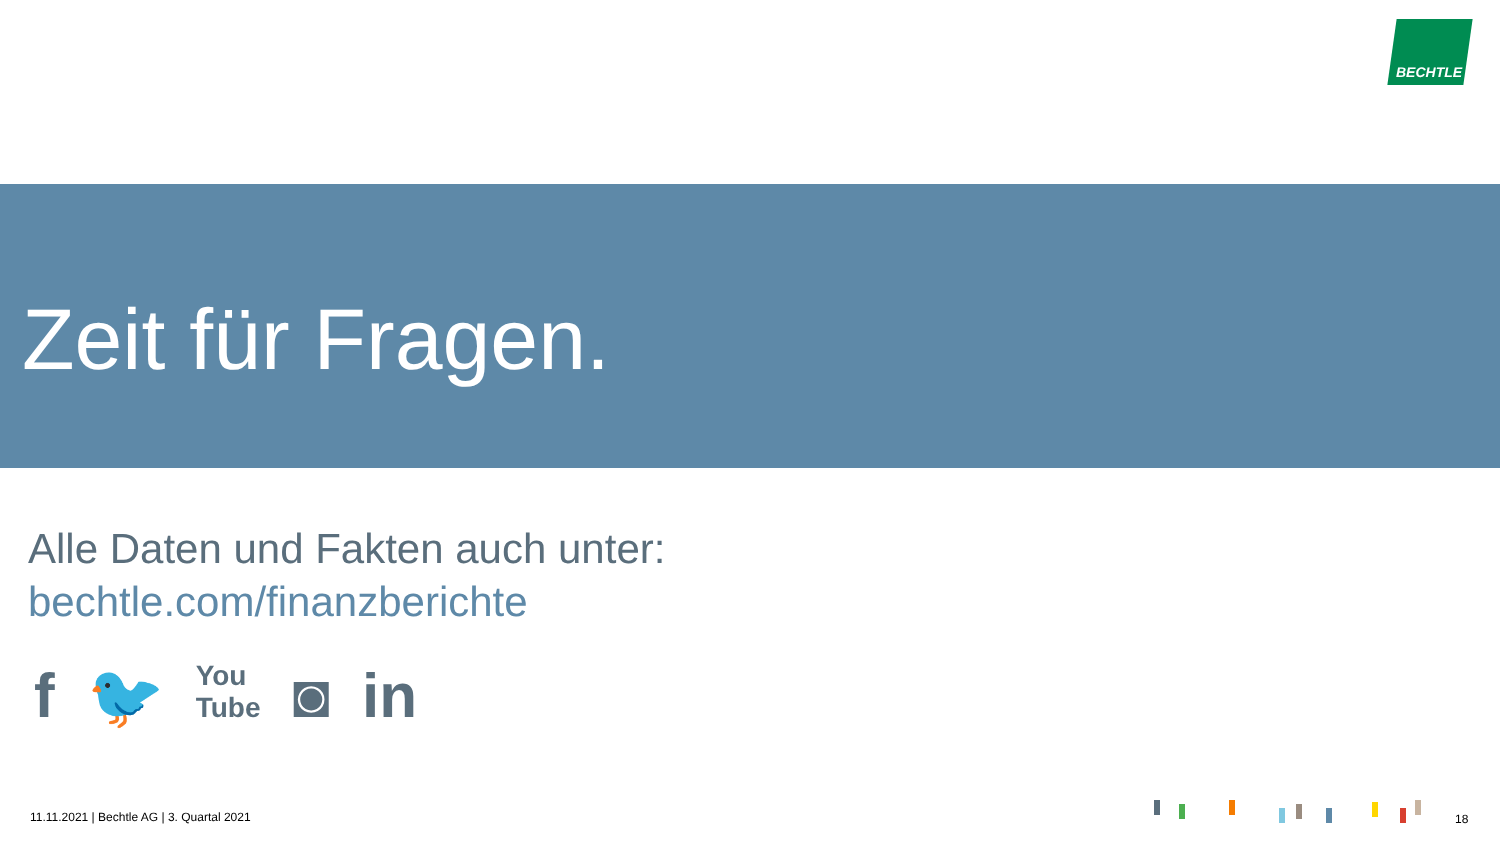BECHTLE
Zeit für Fragen.
Alle Daten und Fakten auch unter:
bechtle.com/finanzberichte
f 🐦 You
Tube ◙ in
11.11.2021 | Bechtle AG | 3. Quartal 2021
18